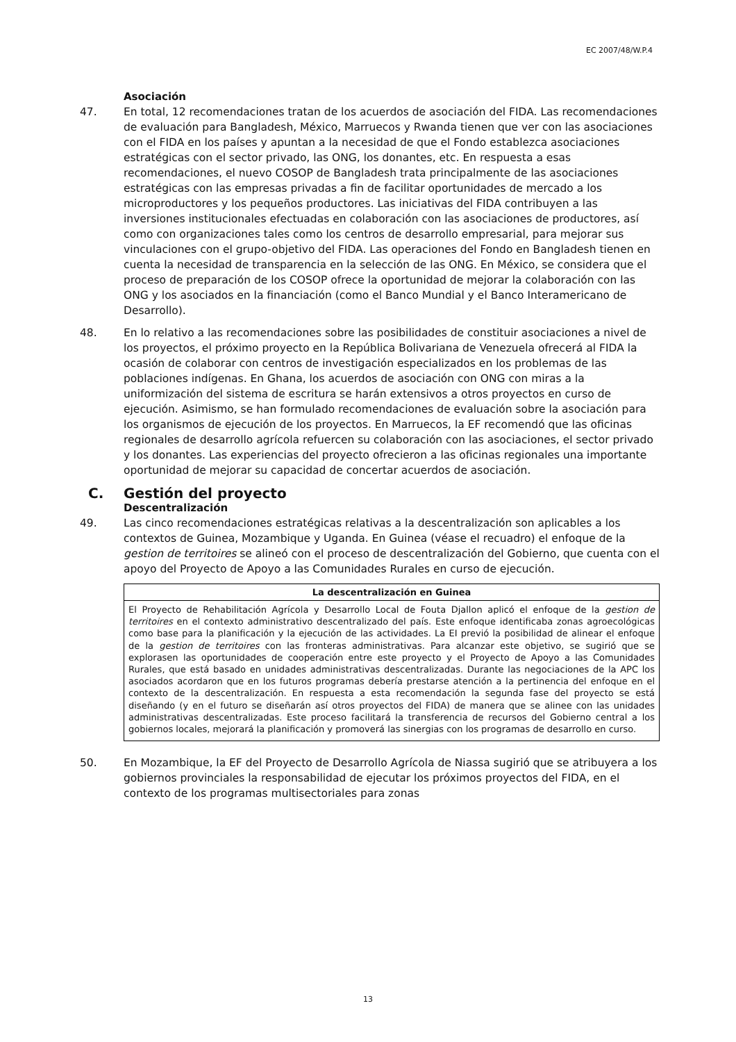EC 2007/48/W.P.4
Asociación
47. En total, 12 recomendaciones tratan de los acuerdos de asociación del FIDA. Las recomendaciones de evaluación para Bangladesh, México, Marruecos y Rwanda tienen que ver con las asociaciones con el FIDA en los países y apuntan a la necesidad de que el Fondo establezca asociaciones estratégicas con el sector privado, las ONG, los donantes, etc. En respuesta a esas recomendaciones, el nuevo COSOP de Bangladesh trata principalmente de las asociaciones estratégicas con las empresas privadas a fin de facilitar oportunidades de mercado a los microproductores y los pequeños productores. Las iniciativas del FIDA contribuyen a las inversiones institucionales efectuadas en colaboración con las asociaciones de productores, así como con organizaciones tales como los centros de desarrollo empresarial, para mejorar sus vinculaciones con el grupo-objetivo del FIDA. Las operaciones del Fondo en Bangladesh tienen en cuenta la necesidad de transparencia en la selección de las ONG. En México, se considera que el proceso de preparación de los COSOP ofrece la oportunidad de mejorar la colaboración con las ONG y los asociados en la financiación (como el Banco Mundial y el Banco Interamericano de Desarrollo).
48. En lo relativo a las recomendaciones sobre las posibilidades de constituir asociaciones a nivel de los proyectos, el próximo proyecto en la República Bolivariana de Venezuela ofrecerá al FIDA la ocasión de colaborar con centros de investigación especializados en los problemas de las poblaciones indígenas. En Ghana, los acuerdos de asociación con ONG con miras a la uniformización del sistema de escritura se harán extensivos a otros proyectos en curso de ejecución. Asimismo, se han formulado recomendaciones de evaluación sobre la asociación para los organismos de ejecución de los proyectos. En Marruecos, la EF recomendó que las oficinas regionales de desarrollo agrícola refuercen su colaboración con las asociaciones, el sector privado y los donantes. Las experiencias del proyecto ofrecieron a las oficinas regionales una importante oportunidad de mejorar su capacidad de concertar acuerdos de asociación.
C. Gestión del proyecto
Descentralización
49. Las cinco recomendaciones estratégicas relativas a la descentralización son aplicables a los contextos de Guinea, Mozambique y Uganda. En Guinea (véase el recuadro) el enfoque de la gestion de territoires se alineó con el proceso de descentralización del Gobierno, que cuenta con el apoyo del Proyecto de Apoyo a las Comunidades Rurales en curso de ejecución.
La descentralización en Guinea
El Proyecto de Rehabilitación Agrícola y Desarrollo Local de Fouta Djallon aplicó el enfoque de la gestion de territoires en el contexto administrativo descentralizado del país. Este enfoque identificaba zonas agroecológicas como base para la planificación y la ejecución de las actividades. La EI previó la posibilidad de alinear el enfoque de la gestion de territoires con las fronteras administrativas. Para alcanzar este objetivo, se sugirió que se explorasen las oportunidades de cooperación entre este proyecto y el Proyecto de Apoyo a las Comunidades Rurales, que está basado en unidades administrativas descentralizadas. Durante las negociaciones de la APC los asociados acordaron que en los futuros programas debería prestarse atención a la pertinencia del enfoque en el contexto de la descentralización. En respuesta a esta recomendación la segunda fase del proyecto se está diseñando (y en el futuro se diseñarán así otros proyectos del FIDA) de manera que se alinee con las unidades administrativas descentralizadas. Este proceso facilitará la transferencia de recursos del Gobierno central a los gobiernos locales, mejorará la planificación y promoverá las sinergias con los programas de desarrollo en curso.
50. En Mozambique, la EF del Proyecto de Desarrollo Agrícola de Niassa sugirió que se atribuyera a los gobiernos provinciales la responsabilidad de ejecutar los próximos proyectos del FIDA, en el contexto de los programas multisectoriales para zonas
13